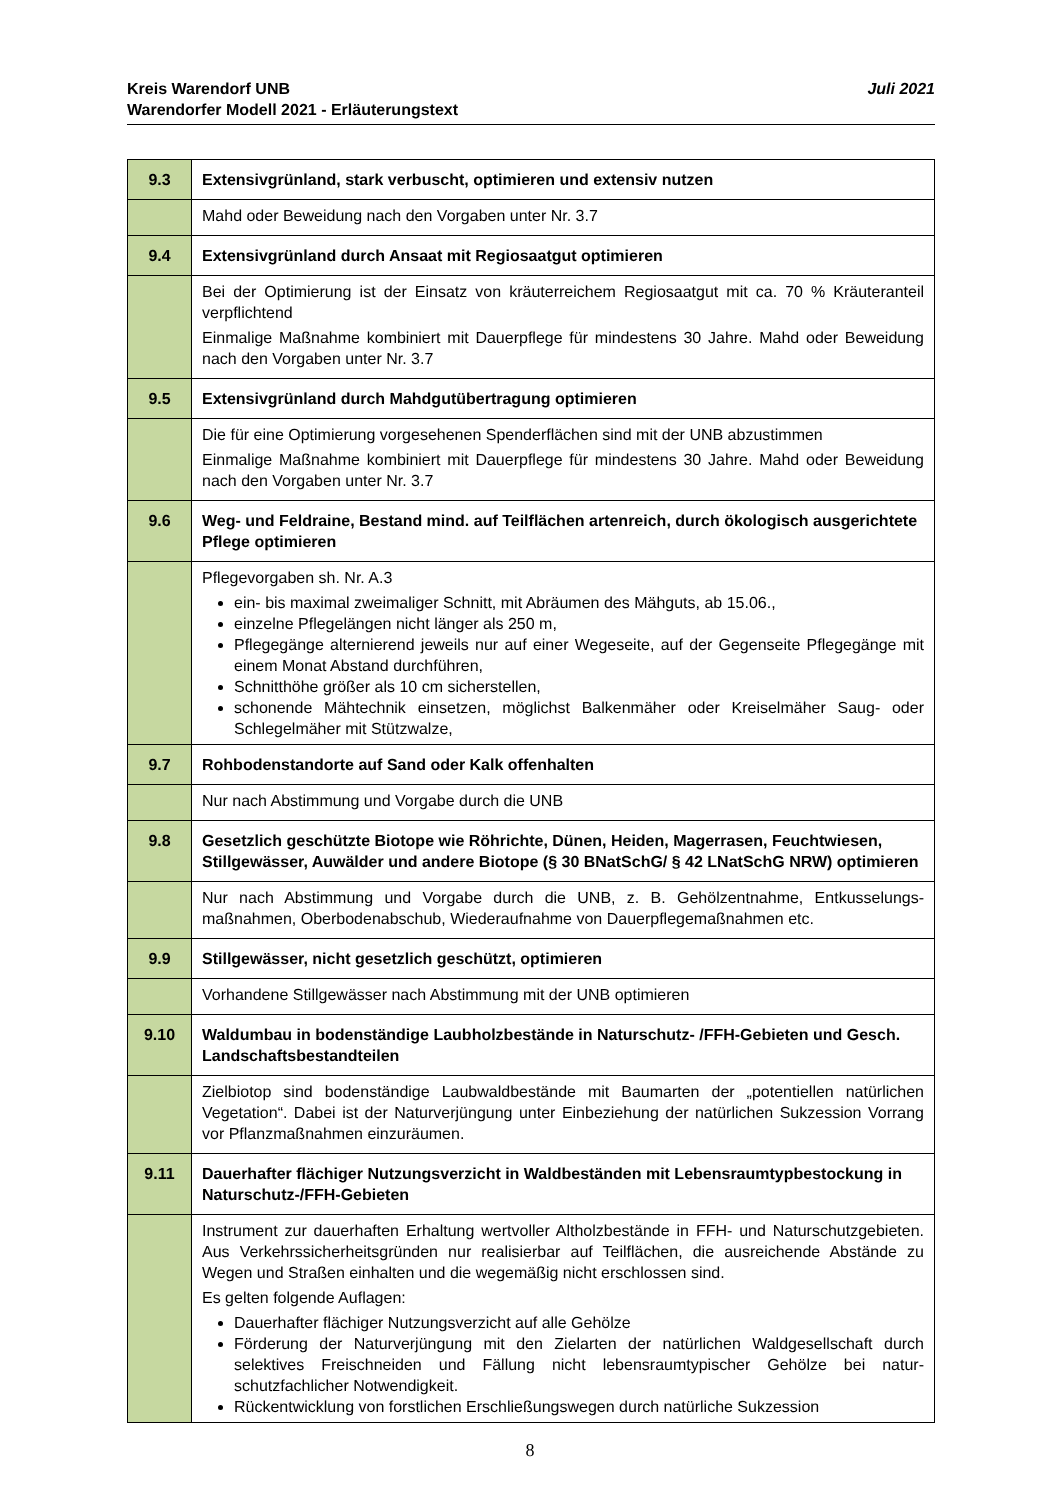Juli 2021 Kreis Warendorf UNB
Warendorfer Modell 2021 - Erläuterungstext
| 9.3 | Extensivgrünland, stark verbuscht, optimieren und extensiv nutzen |
| | Mahd oder Beweidung nach den Vorgaben unter Nr. 3.7 |
| 9.4 | Extensivgrünland durch Ansaat mit Regiosaatgut optimieren |
| | Bei der Optimierung ist der Einsatz von kräuterreichem Regiosaatgut mit ca. 70 % Kräuter­anteil verpflichtend Einmalige Maßnahme kombiniert mit Dauerpflege für mindestens 30 Jahre. Mahd oder Be­weidung nach den Vorgaben unter Nr. 3.7 |
| 9.5 | Extensivgrünland durch Mahdgutübertragung optimieren |
| | Die für eine Optimierung vorgesehenen Spenderflächen sind mit der UNB abzustimmen Einmalige Maßnahme kombiniert mit Dauerpflege für mindestens 30 Jahre. Mahd oder Be­weidung nach den Vorgaben unter Nr. 3.7 |
| 9.6 | Weg- und Feldraine, Bestand mind. auf Teilflächen artenreich, durch ökologisch aus­gerichtete Pflege optimieren |
| | Pflegevorgaben sh. Nr. A.3 ein- bis maximal zweimaliger Schnitt, mit Abräumen des Mähguts, ab 15.06., einzelne Pflegelängen nicht länger als 250 m, Pflegegänge alternierend jeweils nur auf einer Wegeseite, auf der Gegenseite Pflege­gänge mit einem Monat Abstand durchführen, Schnitthöhe größer als 10 cm sicherstellen, schonende Mähtechnik einsetzen, möglichst Balkenmäher oder Kreiselmäher Saug- o­der Schlegelmäher mit Stützwalze, |
| 9.7 | Rohbodenstandorte auf Sand oder Kalk offenhalten |
| | Nur nach Abstimmung und Vorgabe durch die UNB |
| 9.8 | Gesetzlich geschützte Biotope wie Röhrichte, Dünen, Heiden, Magerrasen, Feuchtwie­sen, Stillgewässer, Auwälder und andere Biotope (§ 30 BNatSchG/ § 42 LNatSchG NRW) optimieren |
| | Nur nach Abstimmung und Vorgabe durch die UNB, z. B. Gehölzentnahme, Entkusselungs­maßnahmen, Oberbodenabschub, Wiederaufnahme von Dauerpflegemaßnahmen etc. |
| 9.9 | Stillgewässer, nicht gesetzlich geschützt, optimieren |
| | Vorhandene Stillgewässer nach Abstimmung mit der UNB optimieren |
| 9.10 | Waldumbau in bodenständige Laubholzbestände in Naturschutz- /FFH-Gebieten und Gesch. Landschaftsbestandteilen |
| | Zielbiotop sind bodenständige Laubwaldbestände mit Baumarten der „potentiellen natürli­chen Vegetation“. Dabei ist der Naturverjüngung unter Einbeziehung der natürlichen Sukzes­sion Vorrang vor Pflanzmaßnahmen einzuräumen. |
| 9.11 | Dauerhafter flächiger Nutzungsverzicht in Waldbeständen mit Lebensraumtypbesto­ckung in Naturschutz-/FFH-Gebieten |
| | Instrument zur dauerhaften Erhaltung wertvoller Altholzbestände in FFH- und Naturschutz­gebieten. Aus Verkehrssicherheitsgründen nur realisierbar auf Teilflächen, die ausreichende Abstände zu Wegen und Straßen einhalten und die wegemäßig nicht erschlossen sind. Es gelten folgende Auflagen: Dauerhafter flächiger Nutzungsverzicht auf alle Gehölze Förderung der Naturverjüngung mit den Zielarten der natürlichen Waldgesellschaft durch selektives Freischneiden und Fällung nicht lebensraumtypischer Gehölze bei natur­schutzfachlicher Notwendigkeit. Rückentwicklung von forstlichen Erschließungswegen durch natürliche Sukzession |
8